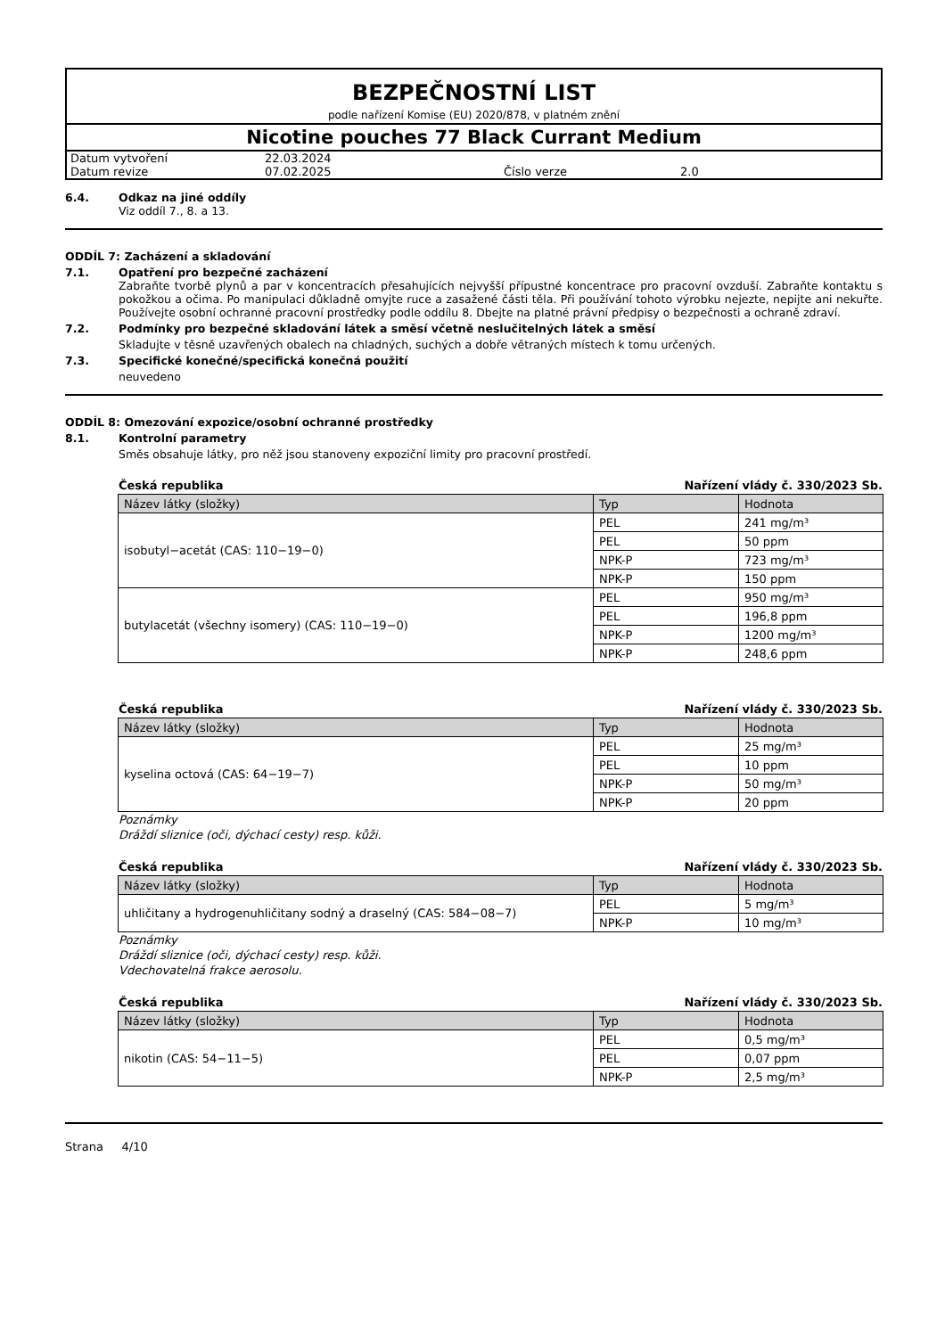BEZPEČNOSTNÍ LIST
podle nařízení Komise (EU) 2020/878, v platném znění
Nicotine pouches 77 Black Currant Medium
| Datum vytvoření | 22.03.2024 | | |
| Datum revize | 07.02.2025 | Číslo verze | 2.0 |
6.4. Odkaz na jiné oddíly
Viz oddíl 7., 8. a 13.
ODDÍL 7: Zacházení a skladování
7.1. Opatření pro bezpečné zacházení
Zabraňte tvorbě plynů a par v koncentracích přesahujících nejvyšší přípustné koncentrace pro pracovní ovzduší. Zabraňte kontaktu s pokožkou a očima. Po manipulaci důkladně omyjte ruce a zasažené části těla. Při používání tohoto výrobku nejezte, nepijte ani nekuřte. Používejte osobní ochranné pracovní prostředky podle oddílu 8. Dbejte na platné právní předpisy o bezpečnosti a ochraně zdraví.
7.2. Podmínky pro bezpečné skladování látek a směsí včetně neslučitelných látek a směsí
Skladujte v těsně uzavřených obalech na chladných, suchých a dobře větraných místech k tomu určených.
7.3. Specifické konečné/specifická konečná použití
neuvedeno
ODDÍL 8: Omezování expozice/osobní ochranné prostředky
8.1. Kontrolní parametry
Směs obsahuje látky, pro něž jsou stanoveny expoziční limity pro pracovní prostředí.
Česká republika Nařízení vlády č. 330/2023 Sb.
| Název látky (složky) | Typ | Hodnota |
| --- | --- | --- |
| isobutyl−acetát (CAS: 110−19−0) | PEL | 241 mg/m³ |
| | PEL | 50 ppm |
| | NPK-P | 723 mg/m³ |
| | NPK-P | 150 ppm |
| butylacetát (všechny isomery) (CAS: 110−19−0) | PEL | 950 mg/m³ |
| | PEL | 196,8 ppm |
| | NPK-P | 1200 mg/m³ |
| | NPK-P | 248,6 ppm |
Česká republika Nařízení vlády č. 330/2023 Sb.
| Název látky (složky) | Typ | Hodnota |
| --- | --- | --- |
| kyselina octová (CAS: 64−19−7) | PEL | 25 mg/m³ |
| | PEL | 10 ppm |
| | NPK-P | 50 mg/m³ |
| | NPK-P | 20 ppm |
Poznámky
Dráždí sliznice (oči, dýchací cesty) resp. kůži.
Česká republika Nařízení vlády č. 330/2023 Sb.
| Název látky (složky) | Typ | Hodnota |
| --- | --- | --- |
| uhličitany a hydrogenuhličitany sodný a draselný (CAS: 584−08−7) | PEL | 5 mg/m³ |
| | NPK-P | 10 mg/m³ |
Poznámky
Dráždí sliznice (oči, dýchací cesty) resp. kůži.
Vdechovatelná frakce aerosolu.
Česká republika Nařízení vlády č. 330/2023 Sb.
| Název látky (složky) | Typ | Hodnota |
| --- | --- | --- |
| nikotin (CAS: 54−11−5) | PEL | 0,5 mg/m³ |
| | PEL | 0,07 ppm |
| | NPK-P | 2,5 mg/m³ |
Strana 4/10